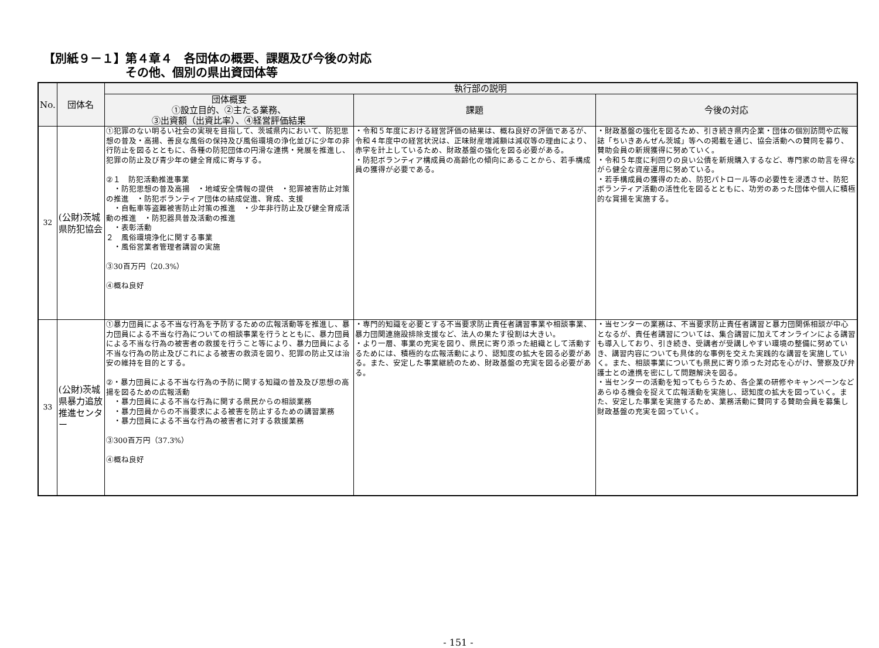【別紙９－１】第４章４　各団体の概要、課題及び今後の対応
その他、個別の県出資団体等
| No. | 団体名 | 執行部の説明 | | |
| --- | --- | --- | --- | --- |
| | | 団体概要 ①設立目的、②主たる業務、 ③出資額（出資比率）、④経営評価結果 | 課題 | 今後の対応 |
| 32 | (公財)茨城県防犯協会 | ①犯罪のない明るい社会の実現を目指して、茨城県内において、防犯思想の普及・高揚、善良な風俗の保持及び風俗環境の浄化並びに少年の非行防止を図るとともに、各種の防犯団体の円滑な連携・発展を推進し、犯罪の防止及び青少年の健全育成に寄与する。 ②１ 防犯活動推進事業 ・防犯思想の普及高揚 ・地域安全情報の提供 ・犯罪被害防止対策の推進 ・防犯ボランティア団体の結成促進、育成、支援 ・自転車等盗難被害防止対策の推進 ・少年非行防止及び健全育成活動の推進 ・防犯器具普及活動の推進 ・表彰活動 ２ 風俗環境浄化に関する事業 ・風俗営業者管理者講習の実施 ③30百万円（20.3%） ④概ね良好 | ・令和５年度における経営評価の結果は、概ね良好の評価であるが、令和４年度中の経営状況は、正味財産増減額は減収等の理由により、赤字を計上しているため、財政基盤の強化を図る必要がある。 ・防犯ボランティア構成員の高齢化の傾向にあることから、若手構成員の獲得が必要である。 | ・財政基盤の強化を図るため、引き続き県内企業・団体の個別訪問や広報誌「ちいきあんぜん茨城」等への掲載を通じ、協会活動への賛同を募り、賛助会員の新規獲得に努めていく。 ・令和５年度に利回りの良い公債を新規購入するなど、専門家の助言を得ながら健全な資産運用に努めている。 ・若手構成員の獲得のため、防犯パトロール等の必要性を浸透させ、防犯ボランティア活動の活性化を図るとともに、功労のあった団体や個人に積極的な賞揚を実施する。 |
| 33 | (公財)茨城県暴力追放推進センター | ①暴力団員による不当な行為を予防するための広報活動等を推進し、暴力団員による不当な行為についての相談事業を行うとともに、暴力団員による不当な行為の被害者の救援を行うこと等により、暴力団員による不当な行為の防止及びこれによる被害の救済を図り、犯罪の防止又は治安の維持を目的とする。 ②・暴力団員による不当な行為の予防に関する知識の普及及び思想の高揚を図るための広報活動 ・暴力団員による不当な行為に関する県民からの相談業務 ・暴力団員からの不当要求による被害を防止するための講習業務 ・暴力団員による不当な行為の被害者に対する救援業務 ③300百万円（37.3%） ④概ね良好 | ・専門的知識を必要とする不当要求防止責任者講習事業や相談事業、暴力団関連施設排除支援など、法人の果たす役割は大きい。 ・より一層、事業の充実を図り、県民に寄り添った組織として活動するためには、積極的な広報活動により、認知度の拡大を図る必要がある。また、安定した事業継続のため、財政基盤の充実を図る必要がある。 | ・当センターの業務は、不当要求防止責任者講習と暴力団関係相談が中心となるが、責任者講習については、集合講習に加えてオンラインによる講習も導入しており、引き続き、受講者が受講しやすい環境の整備に努めていき、講習内容についても具体的な事例を交えた実践的な講習を実施していく。また、相談事業についても県民に寄り添った対応を心がけ、警察及び弁護士との連携を密にして問題解決を図る。 ・当センターの活動を知ってもらうため、各企業の研修やキャンペーンなどあらゆる機会を捉えて広報活動を実施し、認知度の拡大を図っていく。また、安定した事業を実施するため、業務活動に賛同する賛助会員を募集し財政基盤の充実を図っていく。 |
- 151 -